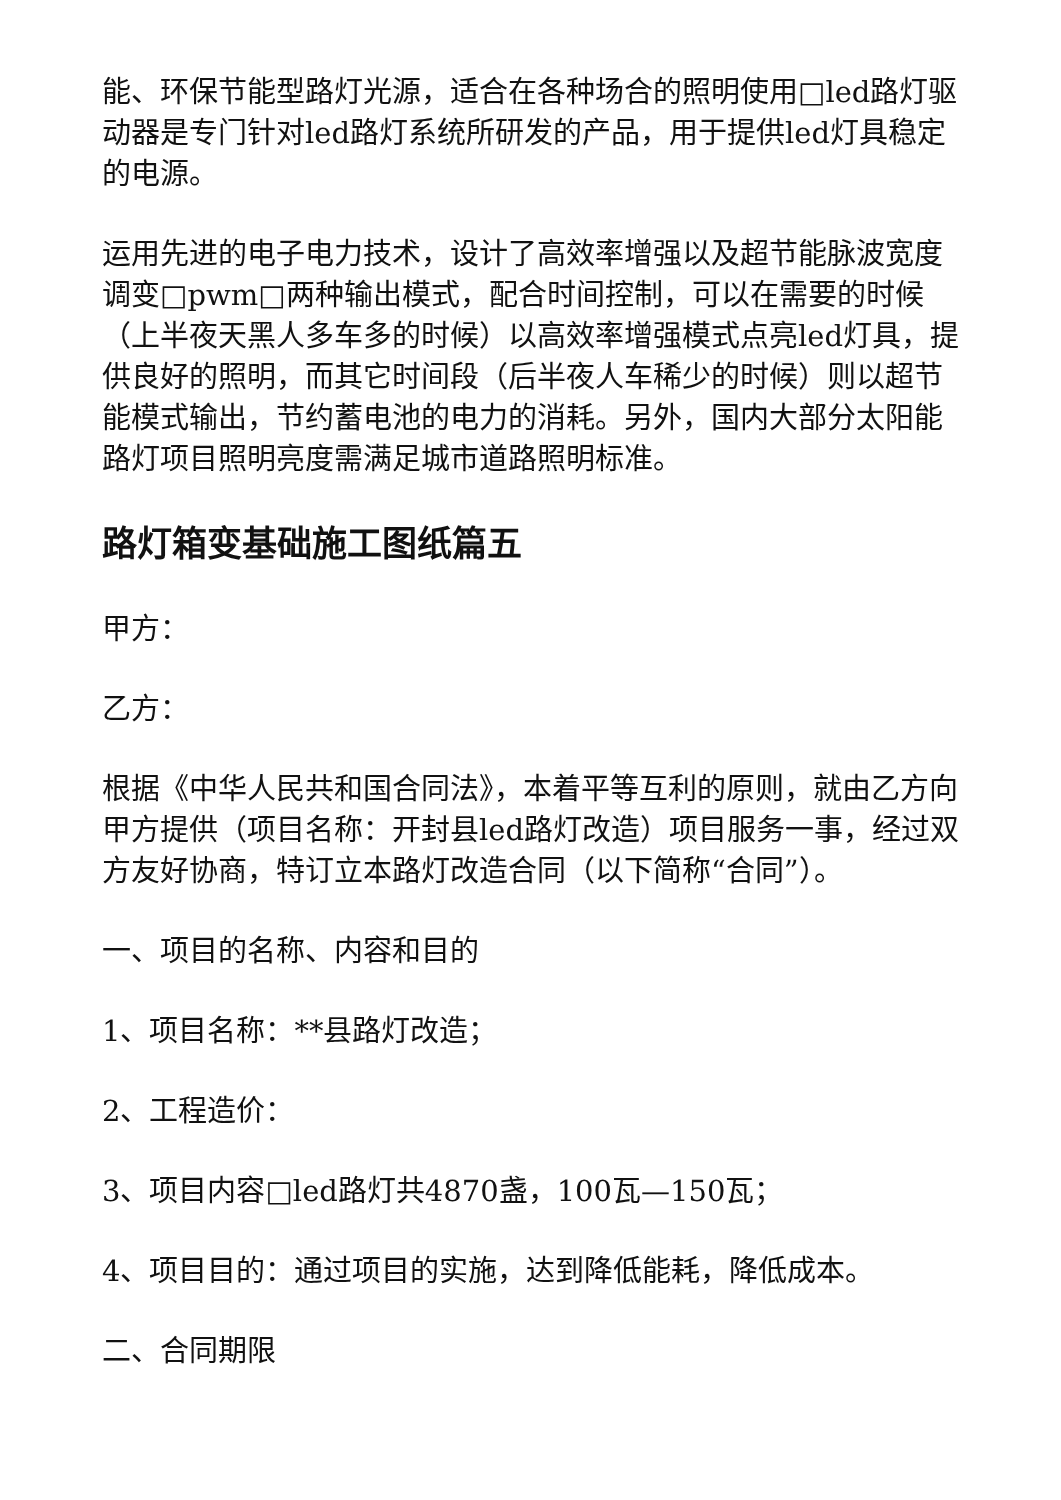能、环保节能型路灯光源，适合在各种场合的照明使用□led路灯驱动器是专门针对led路灯系统所研发的产品，用于提供led灯具稳定的电源。
运用先进的电子电力技术，设计了高效率增强以及超节能脉波宽度调变□pwm□两种输出模式，配合时间控制，可以在需要的时候（上半夜天黑人多车多的时候）以高效率增强模式点亮led灯具，提供良好的照明，而其它时间段（后半夜人车稀少的时候）则以超节能模式输出，节约蓄电池的电力的消耗。另外，国内大部分太阳能路灯项目照明亮度需满足城市道路照明标准。
路灯箱变基础施工图纸篇五
甲方：
乙方：
根据《中华人民共和国合同法》，本着平等互利的原则，就由乙方向甲方提供（项目名称：开封县led路灯改造）项目服务一事，经过双方友好协商，特订立本路灯改造合同（以下简称“合同”）。
一、项目的名称、内容和目的
1、项目名称：**县路灯改造；
2、工程造价：
3、项目内容□led路灯共4870盏，100瓦—150瓦；
4、项目目的：通过项目的实施，达到降低能耗，降低成本。
二、合同期限